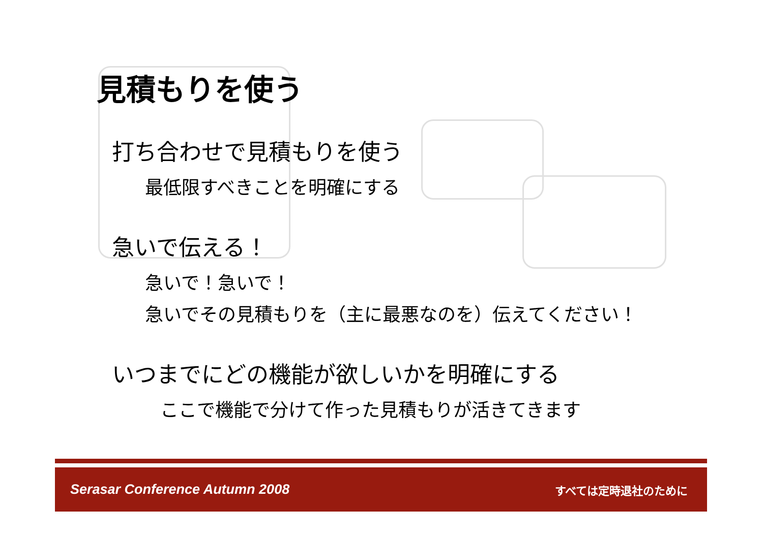見積もりを使う
打ち合わせで見積もりを使う
最低限すべきことを明確にする
急いで伝える！
急いで！急いで！
急いでその見積もりを（主に最悪なのを）伝えてください！
いつまでにどの機能が欲しいかを明確にする
ここで機能で分けて作った見積もりが活きてきます
Serasar Conference Autumn 2008 すべては定時退社のために